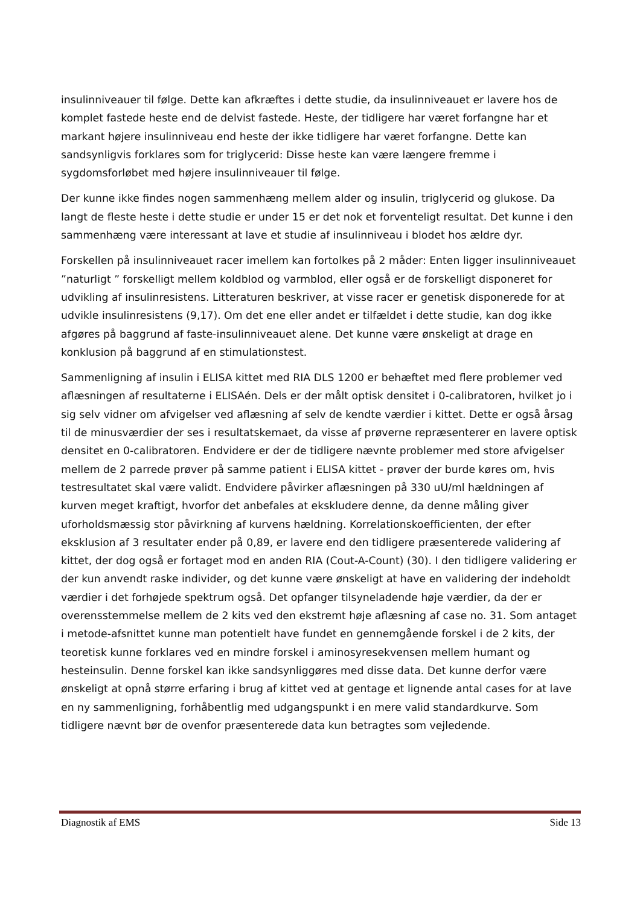insulinniveauer til følge. Dette kan afkræftes i dette studie, da insulinniveauet er lavere hos de komplet fastede heste end de delvist fastede. Heste, der tidligere har været forfangne har et markant højere insulinniveau end heste der ikke tidligere har været forfangne. Dette kan sandsynligvis forklares som for triglycerid: Disse heste kan være længere fremme i sygdomsforløbet med højere insulinniveauer til følge.
Der kunne ikke findes nogen sammenhæng mellem alder og insulin, triglycerid og glukose. Da langt de fleste heste i dette studie er under 15 er det nok et forventeligt resultat. Det kunne i den sammenhæng være interessant at lave et studie af insulinniveau i blodet hos ældre dyr.
Forskellen på insulinniveauet racer imellem kan fortolkes på 2 måder: Enten ligger insulinniveauet ”naturligt ” forskelligt mellem koldblod og varmblod, eller også er de forskelligt disponeret for udvikling af insulinresistens. Litteraturen beskriver, at visse racer er genetisk disponerede for at udvikle insulinresistens (9,17). Om det ene eller andet er tilfældet i dette studie, kan dog ikke afgøres på baggrund af faste-insulinniveauet alene. Det kunne være ønskeligt at drage en konklusion på baggrund af en stimulationstest.
Sammenligning af insulin i ELISA kittet med RIA DLS 1200 er behæftet med flere problemer ved aflæsningen af resultaterne i ELISAén. Dels er der målt optisk densitet i 0-calibratoren, hvilket jo i sig selv vidner om afvigelser ved aflæsning af selv de kendte værdier i kittet. Dette er også årsag til de minusværdier der ses i resultatskemaet, da visse af prøverne repræsenterer en lavere optisk densitet en 0-calibratoren. Endvidere er der de tidligere nævnte problemer med store afvigelser mellem de 2 parrede prøver på samme patient i ELISA kittet - prøver der burde køres om, hvis testresultatet skal være validt. Endvidere påvirker aflæsningen på 330 uU/ml hældningen af kurven meget kraftigt, hvorfor det anbefales at ekskludere denne, da denne måling giver uforholdsmæssig stor påvirkning af kurvens hældning. Korrelationskoefficienten, der efter eksklusion af 3 resultater ender på 0,89, er lavere end den tidligere præsenterede validering af kittet, der dog også er fortaget mod en anden RIA (Cout-A-Count) (30). I den tidligere validering er der kun anvendt raske individer, og det kunne være ønskeligt at have en validering der indeholdt værdier i det forhøjede spektrum også. Det opfanger tilsyneladende høje værdier, da der er overensstemmelse mellem de 2 kits ved den ekstremt høje aflæsning af case no. 31. Som antaget i metode-afsnittet kunne man potentielt have fundet en gennemgående forskel i de 2 kits, der teoretisk kunne forklares ved en mindre forskel i aminosyresekvensen mellem humant og hesteinsulin. Denne forskel kan ikke sandsynliggøres med disse data. Det kunne derfor være ønskeligt at opnå større erfaring i brug af kittet ved at gentage et lignende antal cases for at lave en ny sammenligning, forhåbentlig med udgangspunkt i en mere valid standardkurve. Som tidligere nævnt bør de ovenfor præsenterede data kun betragtes som vejledende.
Diagnostik af EMS Side 13